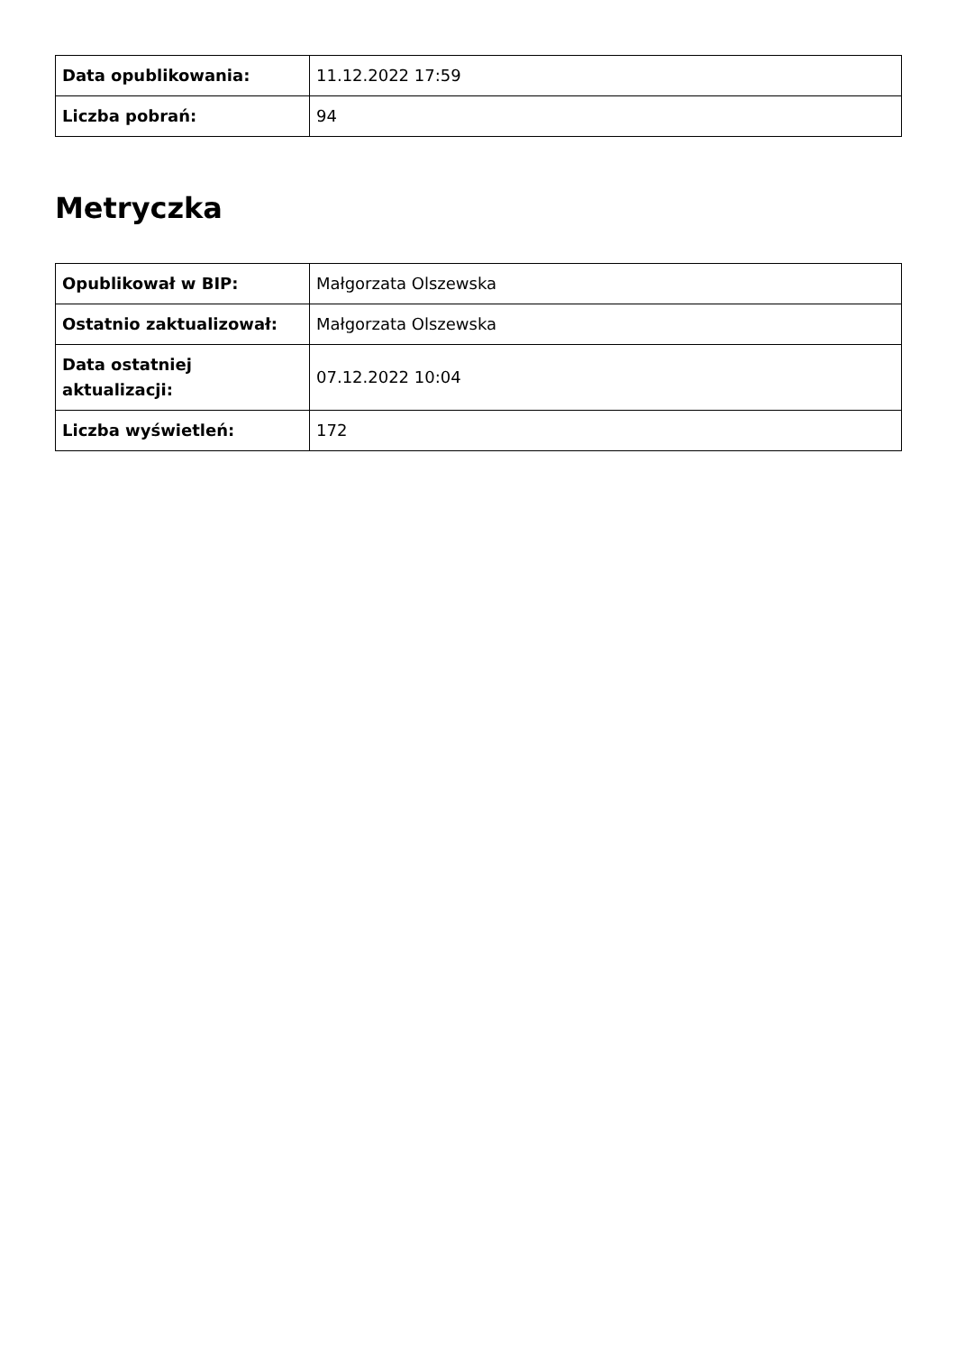| Data opublikowania: | 11.12.2022 17:59 |
| Liczba pobrań: | 94 |
Metryczka
| Opublikował w BIP: | Małgorzata Olszewska |
| Ostatnio zaktualizował: | Małgorzata Olszewska |
| Data ostatniej aktualizacji: | 07.12.2022 10:04 |
| Liczba wyświetleń: | 172 |